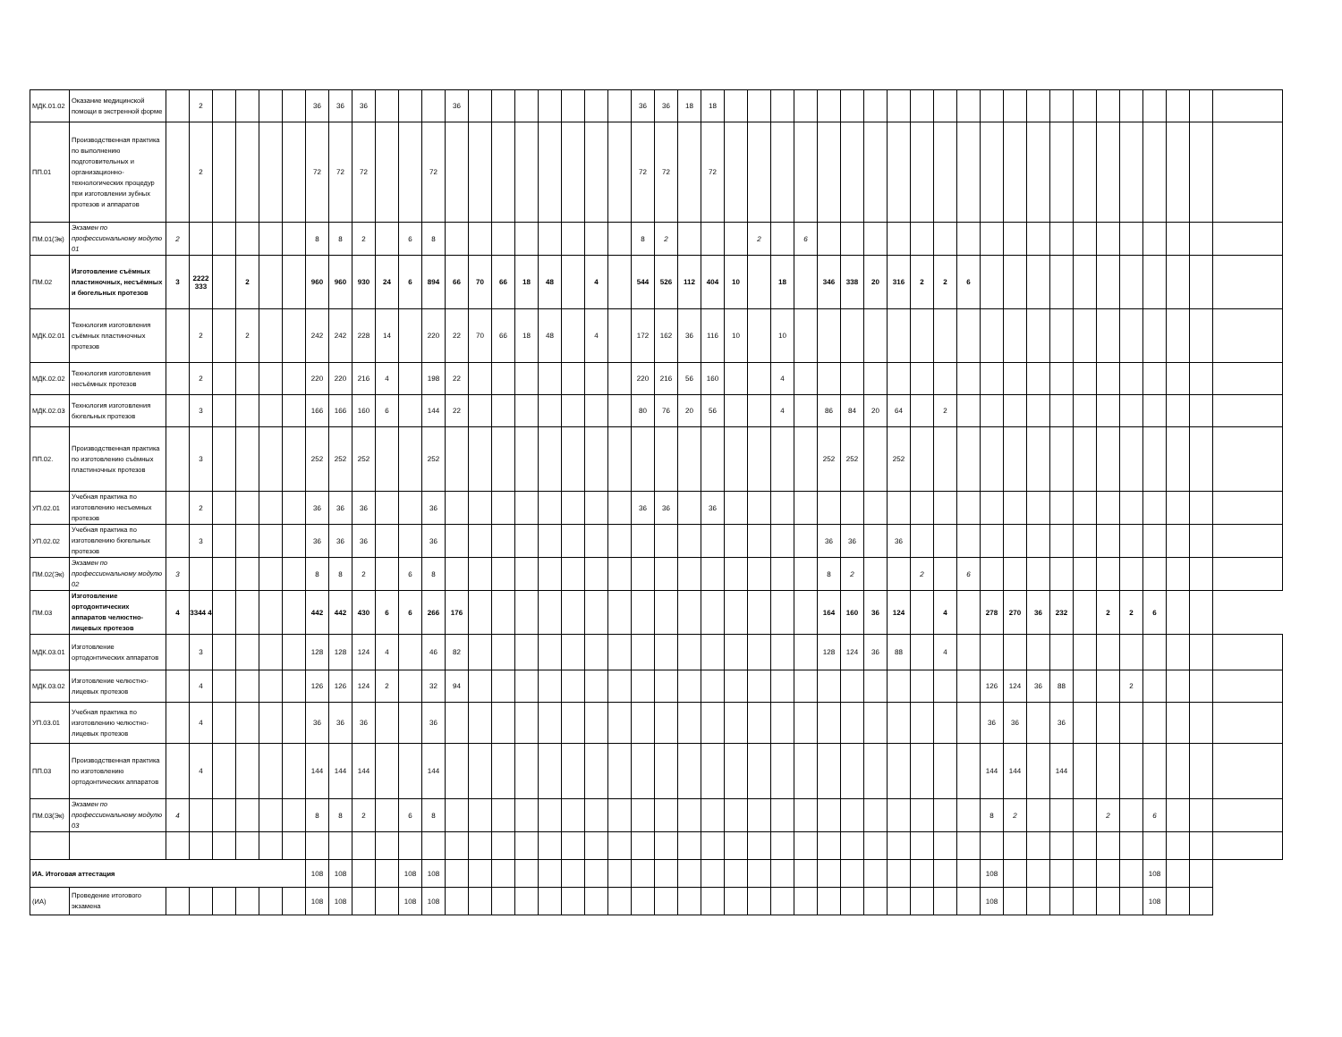| МДК.01.02 | Оказание медицинской помощи в экстренной форме | | 2 | | | | | 36 | 36 | 36 | | | | 36 | | | | | | | | 36 | 36 | 18 | 18 | | | | | | | | | | | | | | | | | | | | | | |
| ПП.01 | Производственная практика по выполнению подготовительных и организационно-технологических процедур при изготовлении зубных протезов и аппаратов | | 2 | | | | | 72 | 72 | 72 | | | 72 | | | | | | | | | 72 | 72 | | 72 | | | | | | | | | | | | | | | | | | | | | | |
| ПМ.01(Эк) | Экзамен по профессиональному модулю 01 | 2 | | | | | | 8 | 8 | 2 | | 6 | 8 | | | | | | | | | 8 | 2 | | | | 2 | | 6 | | | | | | | | | | | | | | | | | | |
| ПМ.02 | Изготовление съёмных пластиночных, несъёмных и бюгельных протезов | 3 | 2222 333 | | 2 | | | 960 | 960 | 930 | 24 | 6 | 894 | 66 | 70 | 66 | 18 | 48 | | 4 | | 544 | 526 | 112 | 404 | 10 | | 18 | | 346 | 338 | 20 | 316 | 2 | 2 | 6 | | | | | | | | | | | |
| МДК.02.01 | Технология изготовления съёмных пластиночных протезов | | 2 | | 2 | | | 242 | 242 | 228 | 14 | | 220 | 22 | 70 | 66 | 18 | 48 | | 4 | | 172 | 162 | 36 | 116 | 10 | | 10 | | | | | | | | | | | | | | | | | | | |
| МДК.02.02 | Технология изготовления несъёмных протезов | | 2 | | | | | 220 | 220 | 216 | 4 | | 198 | 22 | | | | | | | | 220 | 216 | 56 | 160 | | | 4 | | | | | | | | | | | | | | | | | | | |
| МДК.02.03 | Технология изготовления бюгельных протезов | | 3 | | | | | 166 | 166 | 160 | 6 | | 144 | 22 | | | | | | | | 80 | 76 | 20 | 56 | | | 4 | | 86 | 84 | 20 | 64 | | 2 | | | | | | | | | | | | |
| ПП.02. | Производственная практика по изготовлению съёмных пластиночных протезов | | 3 | | | | | 252 | 252 | 252 | | | 252 | | | | | | | | | | | | | | | | | 252 | 252 | | 252 | | | | | | | | | | | | | | |
| УП.02.01 | Учебная практика по изготовлению несъемных протезов | | 2 | | | | | 36 | 36 | 36 | | | 36 | | | | | | | | | 36 | 36 | | 36 | | | | | | | | | | | | | | | | | | | | | | |
| УП.02.02 | Учебная практика по изготовлению бюгельных протезов | | 3 | | | | | 36 | 36 | 36 | | | 36 | | | | | | | | | | | | | | | | | 36 | 36 | | 36 | | | | | | | | | | | | | | |
| ПМ.02(Эк) | Экзамен по профессиональному модулю 02 | 3 | | | | | | 8 | 8 | 2 | | 6 | 8 | | | | | | | | | | | | | | | | | 8 | 2 | | | 2 | | 6 | | | | | | | | | | | |
| ПМ.03 | Изготовление ортодонтических аппаратов челюстно-лицевых протезов | 4 | 3344 4 | | | | | 442 | 442 | 430 | 6 | 6 | 266 | 176 | | | | | | | | | | | | | | | | 164 | 160 | 36 | 124 | | 4 | | 278 | 270 | 36 | 232 | | 2 | 2 | 6 | | | |
| МДК.03.01 | Изготовление ортодонтических аппаратов | | 3 | | | | | 128 | 128 | 124 | 4 | | 46 | 82 | | | | | | | | | | | | | | | | 128 | 124 | 36 | 88 | | 4 | | | | | | | | | | | | |
| МДК.03.02 | Изготовление челюстно-лицевых протезов | | 4 | | | | | 126 | 126 | 124 | 2 | | 32 | 94 | | | | | | | | | | | | | | | | | | | | | | | 126 | 124 | 36 | 88 | | | 2 | | | | |
| УП.03.01 | Учебная практика по изготовлению челюстно-лицевых протезов | | 4 | | | | | 36 | 36 | 36 | | | 36 | | | | | | | | | | | | | | | | | | | | | | | | 36 | 36 | | 36 | | | | | | | |
| ПП.03 | Производственная практика по изготовлению ортодонтических аппаратов | | 4 | | | | | 144 | 144 | 144 | | | 144 | | | | | | | | | | | | | | | | | | | | | | | | 144 | 144 | | 144 | | | | | | | |
| ПМ.03(Эк) | Экзамен по профессиональному модулю 03 | 4 | | | | | | 8 | 8 | 2 | | 6 | 8 | | | | | | | | | | | | | | | | | | | | | | | | 8 | 2 | | | | 2 | | 6 | | | |
| ИА. Итоговая аттестация | | | | | | | | 108 | 108 | | | 108 | 108 | | | | | | | | | | | | | | | | | | | | | | | | 108 | | | | | | | 108 | | | |
| (ИА) | Проведение итогового экзамена | | | | | | | 108 | 108 | | | 108 | 108 | | | | | | | | | | | | | | | | | | | | | | | | 108 | | | | | | | 108 | | | |